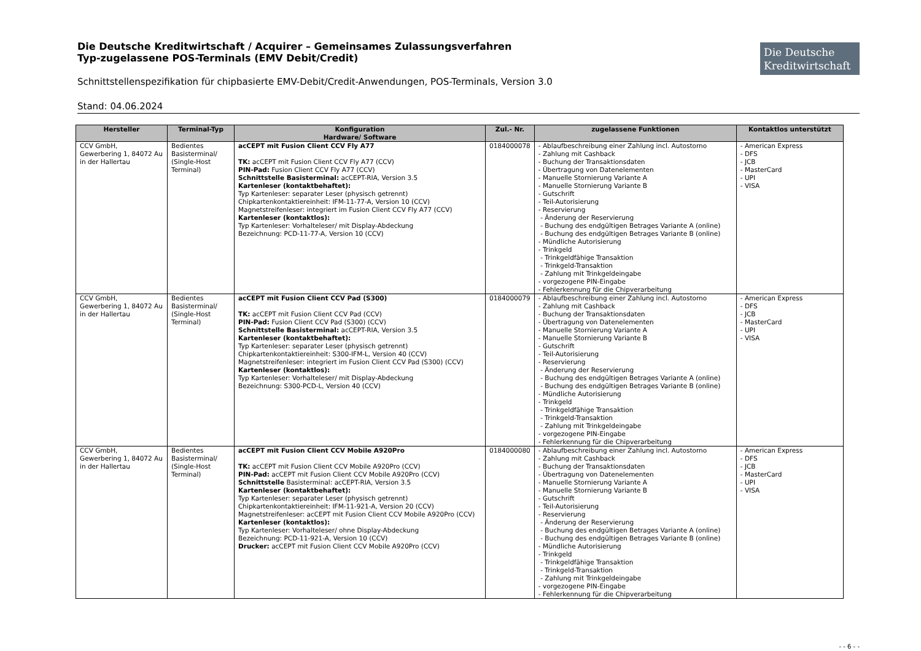Die Deutsche Kreditwirtschaft / Acquirer – Gemeinsames Zulassungsverfahren
Typ-zugelassene POS-Terminals (EMV Debit/Credit)
Schnittstellenspezifikation für chipbasierte EMV-Debit/Credit-Anwendungen, POS-Terminals, Version 3.0
Stand: 04.06.2024
Die Deutsche Kreditwirtschaft
| Hersteller | Terminal-Typ | Konfiguration Hardware/ Software | Zul.- Nr. | zugelassene Funktionen | Kontaktlos unterstützt |
| --- | --- | --- | --- | --- | --- |
| CCV GmbH, Gewerbering 1, 84072 Au in der Hallertau | Bedientes Basisterminal/ (Single-Host Terminal) | acCEPT mit Fusion Client CCV Fly A77 TK: acCEPT mit Fusion Client CCV Fly A77 (CCV) PIN-Pad: Fusion Client CCV Fly A77 (CCV) Schnittstelle Basisterminal: acCEPT-RIA, Version 3.5 Kartenleser (kontaktbehaftet): Typ Kartenleser: separater Leser (physisch getrennt) Chipkartenkontaktiereinheit: IFM-11-77-A, Version 10 (CCV) Magnetstreifenleser: integriert im Fusion Client CCV Fly A77 (CCV) Kartenleser (kontaktlos): Typ Kartenleser: Vorhalteleser/ mit Display-Abdeckung Bezeichnung: PCD-11-77-A, Version 10 (CCV) | 0184000078 | - Ablaufbeschreibung einer Zahlung incl. Autostorno - Zahlung mit Cashback - Buchung der Transaktionsdaten - Übertragung von Datenelementen - Manuelle Stornierung Variante A - Manuelle Stornierung Variante B - Gutschrift - Teil-Autorisierung - Reservierung - Änderung der Reservierung - Buchung des endgültigen Betrages Variante A (online) - Buchung des endgültigen Betrages Variante B (online) - Mündliche Autorisierung - Trinkgeld - Trinkgeldfähige Transaktion - Trinkgeld-Transaktion - Zahlung mit Trinkgeldeingabe - vorgezogene PIN-Eingabe - Fehlerkennung für die Chipverarbeitung | - American Express - DFS - JCB - MasterCard - UPI - VISA |
| CCV GmbH, Gewerbering 1, 84072 Au in der Hallertau | Bedientes Basisterminal/ (Single-Host Terminal) | acCEPT mit Fusion Client CCV Pad (S300) TK: acCEPT mit Fusion Client CCV Pad (CCV) PIN-Pad: Fusion Client CCV Pad (S300) (CCV) Schnittstelle Basisterminal: acCEPT-RIA, Version 3.5 Kartenleser (kontaktbehaftet): Typ Kartenleser: separater Leser (physisch getrennt) Chipkartenkontaktiereinheit: S300-IFM-L, Version 40 (CCV) Magnetstreifenleser: integriert im Fusion Client CCV Pad (S300) (CCV) Kartenleser (kontaktlos): Typ Kartenleser: Vorhalteleser/ mit Display-Abdeckung Bezeichnung: S300-PCD-L, Version 40 (CCV) | 0184000079 | - Ablaufbeschreibung einer Zahlung incl. Autostorno - Zahlung mit Cashback - Buchung der Transaktionsdaten - Übertragung von Datenelementen - Manuelle Stornierung Variante A - Manuelle Stornierung Variante B - Gutschrift - Teil-Autorisierung - Reservierung - Änderung der Reservierung - Buchung des endgültigen Betrages Variante A (online) - Buchung des endgültigen Betrages Variante B (online) - Mündliche Autorisierung - Trinkgeld - Trinkgeldfähige Transaktion - Trinkgeld-Transaktion - Zahlung mit Trinkgeldeingabe - vorgezogene PIN-Eingabe - Fehlerkennung für die Chipverarbeitung | - American Express - DFS - JCB - MasterCard - UPI - VISA |
| CCV GmbH, Gewerbering 1, 84072 Au in der Hallertau | Bedientes Basisterminal/ (Single-Host Terminal) | acCEPT mit Fusion Client CCV Mobile A920Pro TK: acCEPT mit Fusion Client CCV Mobile A920Pro (CCV) PIN-Pad: acCEPT mit Fusion Client CCV Mobile A920Pro (CCV) Schnittstelle Basisterminal: acCEPT-RIA, Version 3.5 Kartenleser (kontaktbehaftet): Typ Kartenleser: separater Leser (physisch getrennt) Chipkartenkontaktiereinheit: IFM-11-921-A, Version 20 (CCV) Magnetstreifenleser: acCEPT mit Fusion Client CCV Mobile A920Pro (CCV) Kartenleser (kontaktlos): Typ Kartenleser: Vorhalteleser/ ohne Display-Abdeckung Bezeichnung: PCD-11-921-A, Version 10 (CCV) Drucker: acCEPT mit Fusion Client CCV Mobile A920Pro (CCV) | 0184000080 | - Ablaufbeschreibung einer Zahlung incl. Autostorno - Zahlung mit Cashback - Buchung der Transaktionsdaten - Übertragung von Datenelementen - Manuelle Stornierung Variante A - Manuelle Stornierung Variante B - Gutschrift - Teil-Autorisierung - Reservierung - Änderung der Reservierung - Buchung des endgültigen Betrages Variante A (online) - Buchung des endgültigen Betrages Variante B (online) - Mündliche Autorisierung - Trinkgeld - Trinkgeldfähige Transaktion - Trinkgeld-Transaktion - Zahlung mit Trinkgeldeingabe - vorgezogene PIN-Eingabe - Fehlerkennung für die Chipverarbeitung | - American Express - DFS - JCB - MasterCard - UPI - VISA |
- - 6 - -